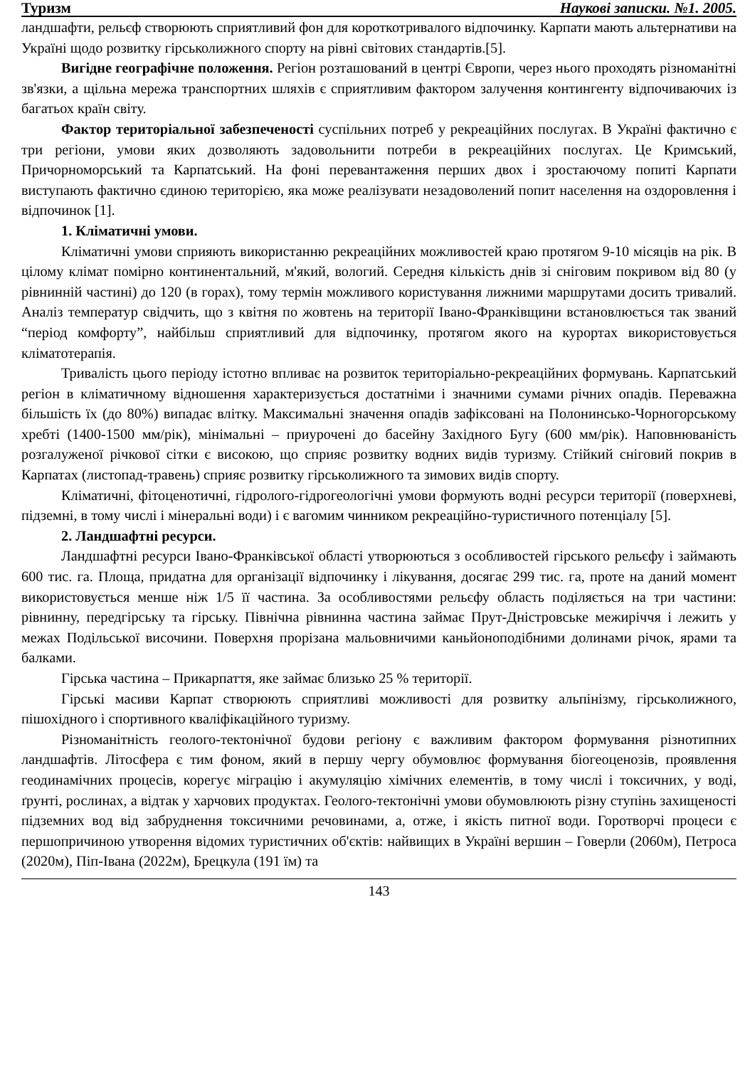Туризм Наукові записки. №1. 2005.
ландшафти, рельєф створюють сприятливий фон для короткотривалого відпочинку. Карпати мають альтернативи на Україні щодо розвитку гірськолижного спорту на рівні світових стандартів.[5].
Вигідне географічне положення. Регіон розташований в центрі Європи, через нього проходять різноманітні зв'язки, а щільна мережа транспортних шляхів є сприятливим фактором залучення контингенту відпочиваючих із багатьох країн світу.
Фактор територіальної забезпеченості суспільних потреб у рекреаційних послугах. В Україні фактично є три регіони, умови яких дозволяють задовольнити потреби в рекреаційних послугах. Це Кримський, Причорноморський та Карпатський. На фоні перевантаження перших двох і зростаючому попиті Карпати виступають фактично єдиною територією, яка може реалізувати незадоволений попит населення на оздоровлення і відпочинок [1].
1. Кліматичні умови.
Кліматичні умови сприяють використанню рекреаційних можливостей краю протягом 9-10 місяців на рік. В цілому клімат помірно континентальний, м'який, вологий. Середня кількість днів зі сніговим покривом від 80 (у рівнинній частині) до 120 (в горах), тому термін можливого користування лижними маршрутами досить тривалий. Аналіз температур свідчить, що з квітня по жовтень на території Івано-Франківщини встановлюється так званий “період комфорту”, найбільш сприятливий для відпочинку, протягом якого на курортах використовується кліматотерапія.
Тривалість цього періоду істотно впливає на розвиток територіально-рекреаційних формувань. Карпатський регіон в кліматичному відношення характеризується достатніми і значними сумами річних опадів. Переважна більшість їх (до 80%) випадає влітку. Максимальні значення опадів зафіксовані на Полонинсько-Чорногорському хребті (1400-1500 мм/рік), мінімальні – приурочені до басейну Західного Бугу (600 мм/рік). Наповнюваність розгалуженої річкової сітки є високою, що сприяє розвитку водних видів туризму. Стійкий сніговий покрив в Карпатах (листопад-травень) сприяє розвитку гірськолижного та зимових видів спорту.
Кліматичні, фітоценотичні, гідролого-гідрогеологічні умови формують водні ресурси території (поверхневі, підземні, в тому числі і мінеральні води) і є вагомим чинником рекреаційно-туристичного потенціалу [5].
2. Ландшафтні ресурси.
Ландшафтні ресурси Івано-Франківської області утворюються з особливостей гірського рельєфу і займають 600 тис. га. Площа, придатна для організації відпочинку і лікування, досягає 299 тис. га, проте на даний момент використовується менше ніж 1/5 її частина. За особливостями рельєфу область поділяється на три частини: рівнинну, передгірську та гірську. Північна рівнинна частина займає Прут-Дністровське межиріччя і лежить у межах Подільської височини. Поверхня прорізана мальовничими каньйоноподібними долинами річок, ярами та балками.
Гірська частина – Прикарпаття, яке займає близько 25 % території.
Гірські масиви Карпат створюють сприятливі можливості для розвитку альпінізму, гірськолижного, пішохідного і спортивного кваліфікаційного туризму.
Різноманітність геолого-тектонічної будови регіону є важливим фактором формування різнотипних ландшафтів. Літосфера є тим фоном, який в першу чергу обумовлює формування біогеоценозів, проявлення геодинамічних процесів, корегує міграцію і акумуляцію хімічних елементів, в тому числі і токсичних, у воді, ґрунті, рослинах, а відтак у харчових продуктах. Геолого-тектонічні умови обумовлюють різну ступінь захищеності підземних вод від забруднення токсичними речовинами, а, отже, і якість питної води. Горотворчі процеси є першопричиною утворення відомих туристичних об'єктів: найвищих в Україні вершин – Говерли (2060м), Петроса (2020м), Піп-Івана (2022м), Брецкула (191 їм) та
143